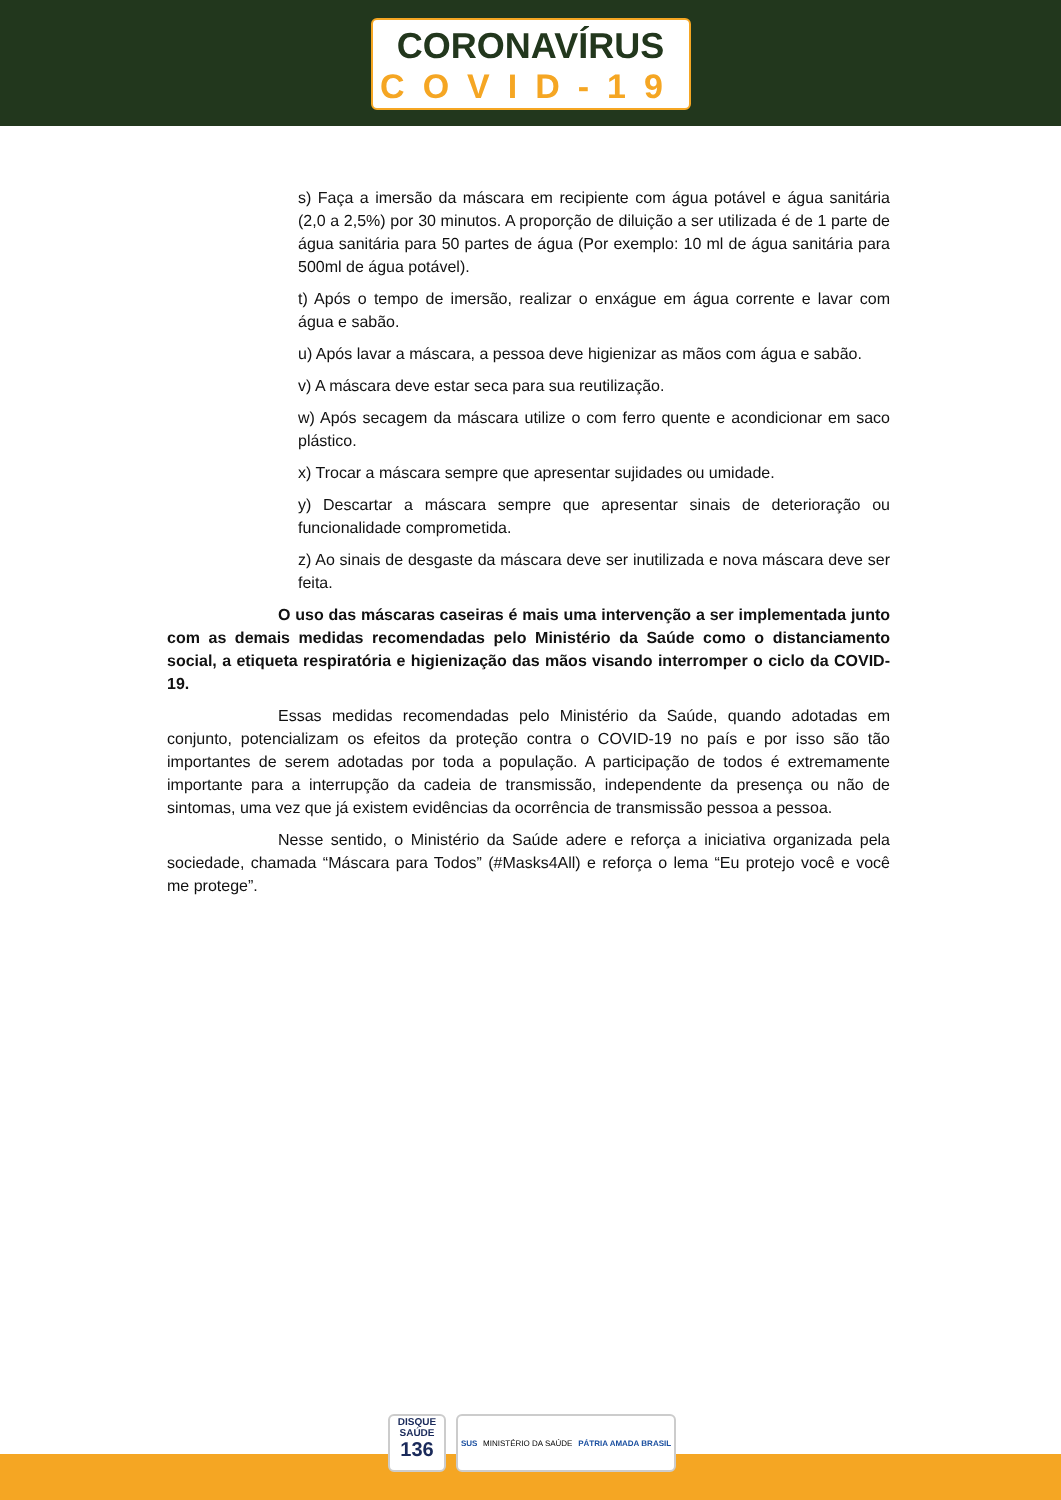CORONAVÍRUS
COVID-19
s) Faça a imersão da máscara em recipiente com água potável e água sanitária (2,0 a 2,5%) por 30 minutos. A proporção de diluição a ser utilizada é de 1 parte de água sanitária para 50 partes de água (Por exemplo: 10 ml de água sanitária para 500ml de água potável).
t) Após o tempo de imersão, realizar o enxágue em água corrente e lavar com água e sabão.
u) Após lavar a máscara, a pessoa deve higienizar as mãos com água e sabão.
v) A máscara deve estar seca para sua reutilização.
w) Após secagem da máscara utilize o com ferro quente e acondicionar em saco plástico.
x) Trocar a máscara sempre que apresentar sujidades ou umidade.
y) Descartar a máscara sempre que apresentar sinais de deterioração ou funcionalidade comprometida.
z) Ao sinais de desgaste da máscara deve ser inutilizada e nova máscara deve ser feita.
O uso das máscaras caseiras é mais uma intervenção a ser implementada junto com as demais medidas recomendadas pelo Ministério da Saúde como o distanciamento social, a etiqueta respiratória e higienização das mãos visando interromper o ciclo da COVID-19.
Essas medidas recomendadas pelo Ministério da Saúde, quando adotadas em conjunto, potencializam os efeitos da proteção contra o COVID-19 no país e por isso são tão importantes de serem adotadas por toda a população. A participação de todos é extremamente importante para a interrupção da cadeia de transmissão, independente da presença ou não de sintomas, uma vez que já existem evidências da ocorrência de transmissão pessoa a pessoa.
Nesse sentido, o Ministério da Saúde adere e reforça a iniciativa organizada pela sociedade, chamada “Máscara para Todos” (#Masks4All) e reforça o lema “Eu protejo você e você me protege”.
DISQUE
SAÚDE
136
SUS MINISTÉRIO DA SAÚDE PÁTRIA AMADA BRASIL